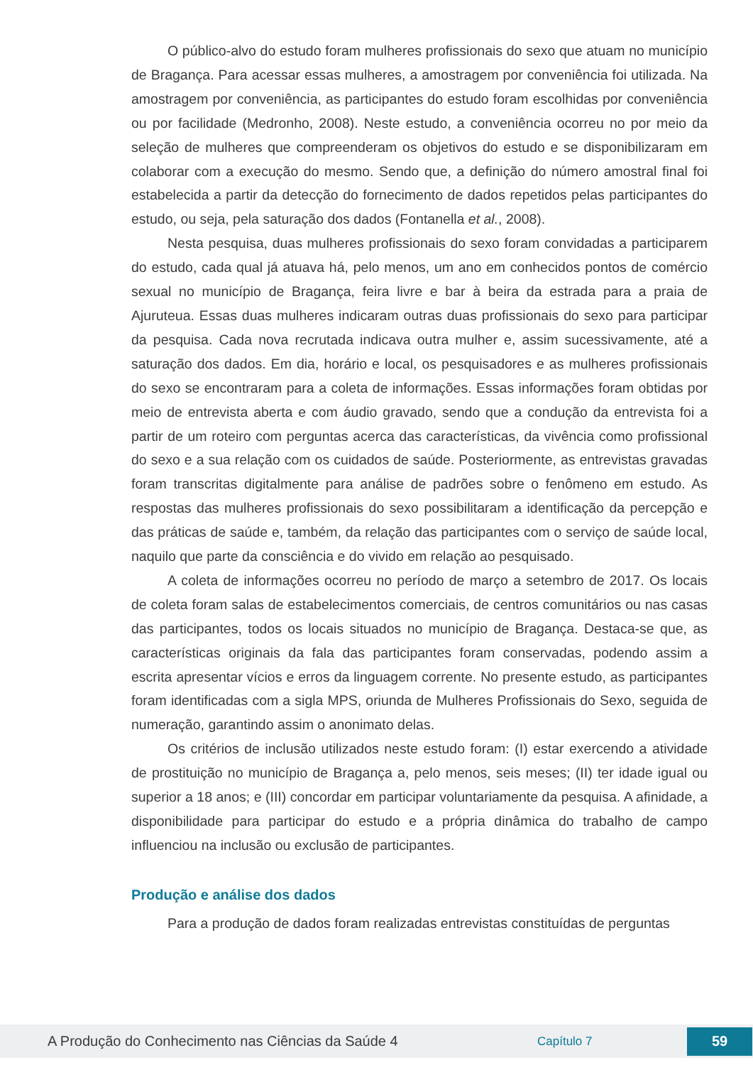O público-alvo do estudo foram mulheres profissionais do sexo que atuam no município de Bragança. Para acessar essas mulheres, a amostragem por conveniência foi utilizada. Na amostragem por conveniência, as participantes do estudo foram escolhidas por conveniência ou por facilidade (Medronho, 2008). Neste estudo, a conveniência ocorreu no por meio da seleção de mulheres que compreenderam os objetivos do estudo e se disponibilizaram em colaborar com a execução do mesmo. Sendo que, a definição do número amostral final foi estabelecida a partir da detecção do fornecimento de dados repetidos pelas participantes do estudo, ou seja, pela saturação dos dados (Fontanella et al., 2008).
Nesta pesquisa, duas mulheres profissionais do sexo foram convidadas a participarem do estudo, cada qual já atuava há, pelo menos, um ano em conhecidos pontos de comércio sexual no município de Bragança, feira livre e bar à beira da estrada para a praia de Ajuruteua. Essas duas mulheres indicaram outras duas profissionais do sexo para participar da pesquisa. Cada nova recrutada indicava outra mulher e, assim sucessivamente, até a saturação dos dados. Em dia, horário e local, os pesquisadores e as mulheres profissionais do sexo se encontraram para a coleta de informações. Essas informações foram obtidas por meio de entrevista aberta e com áudio gravado, sendo que a condução da entrevista foi a partir de um roteiro com perguntas acerca das características, da vivência como profissional do sexo e a sua relação com os cuidados de saúde. Posteriormente, as entrevistas gravadas foram transcritas digitalmente para análise de padrões sobre o fenômeno em estudo. As respostas das mulheres profissionais do sexo possibilitaram a identificação da percepção e das práticas de saúde e, também, da relação das participantes com o serviço de saúde local, naquilo que parte da consciência e do vivido em relação ao pesquisado.
A coleta de informações ocorreu no período de março a setembro de 2017. Os locais de coleta foram salas de estabelecimentos comerciais, de centros comunitários ou nas casas das participantes, todos os locais situados no município de Bragança. Destaca-se que, as características originais da fala das participantes foram conservadas, podendo assim a escrita apresentar vícios e erros da linguagem corrente. No presente estudo, as participantes foram identificadas com a sigla MPS, oriunda de Mulheres Profissionais do Sexo, seguida de numeração, garantindo assim o anonimato delas.
Os critérios de inclusão utilizados neste estudo foram: (I) estar exercendo a atividade de prostituição no município de Bragança a, pelo menos, seis meses; (II) ter idade igual ou superior a 18 anos; e (III) concordar em participar voluntariamente da pesquisa. A afinidade, a disponibilidade para participar do estudo e a própria dinâmica do trabalho de campo influenciou na inclusão ou exclusão de participantes.
Produção e análise dos dados
Para a produção de dados foram realizadas entrevistas constituídas de perguntas
A Produção do Conhecimento nas Ciências da Saúde 4 Capítulo 7 59